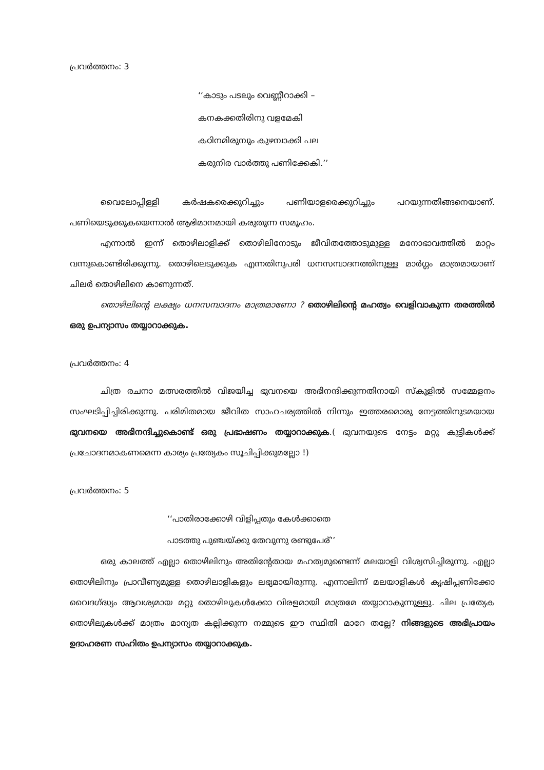പ്രവർത്തനം: 3
‘‘കാടും പടലും വെണ്ണീറാക്കി –
കനകക്കതിരിനു വളമേകി
കഠിനമിരുമ്പും കുഴമ്പാക്കി പല
കരുനിര വാർത്തു പണിക്കേകി.’’
വൈലോപ്പിള്ളി കർഷകരെക്കുറിച്ചും പണിയാളരെക്കുറിച്ചും പറയുന്നതിങ്ങനെയാണ്. പണിയെടുക്കുകയെന്നാൽ ആഭിമാനമായി കരുതുന്ന സമൂഹം.
എന്നാൽ ഇന്ന് തൊഴിലാളിക്ക് തൊഴിലിനോടും ജീവിതത്തോടുമുള്ള മനോഭാവത്തിൽ മാറ്റം വന്നുകൊണ്ടിരിക്കുന്നു. തൊഴിലെടുക്കുക എന്നതിനുപരി ധനസമ്പാദനത്തിനുള്ള മാർഗ്ഗം മാത്രമായാണ് ചിലർ തൊഴിലിനെ കാണുന്നത്.
തൊഴിലിന്റെ ലക്ഷ്യം ധനസമ്പാദനം മാത്രമാണോ ? തൊഴിലിന്റെ മഹത്വം വെളിവാകുന്ന തരത്തിൽ ഒരു ഉപന്യാസം തയ്യാറാക്കുക.
പ്രവർത്തനം: 4
ചിത്ര രചനാ മത്സരത്തിൽ വിജയിച്ച ഭുവനയെ അഭിനന്ദിക്കുന്നതിനായി സ്കൂളിൽ സമ്മേളനം സംഘടിപ്പിച്ചിരിക്കുന്നു. പരിമിതമായ ജീവിത സാഹചര്യത്തിൽ നിന്നും ഇത്തരമൊരു നേട്ടത്തിനുടമയായ ഭുവനയെ അഭിനന്ദിച്ചുകൊണ്ട് ഒരു പ്രഭാഷണം തയ്യാറാക്കുക.( ഭുവനയുടെ നേട്ടം മറ്റു കുട്ടികൾക്ക് പ്രചോദനമാകണമെന്ന കാര്യം പ്രത്യേകം സൂചിപ്പിക്കുമല്ലോ !)
പ്രവർത്തനം: 5
‘‘പാതിരാക്കോഴി വിളിപ്പതും കേൾക്കാതെ
പാടത്തു പുഞ്ചയ്ക്കു തേവുന്നു രണ്ടുപേര്’’
ഒരു കാലത്ത് എല്ലാ തൊഴിലിനും അതിന്റേതായ മഹത്വമുണ്ടെന്ന് മലയാളി വിശ്വസിച്ചിരുന്നു. എല്ലാ തൊഴിലിനും പ്രാവീണ്യമുള്ള തൊഴിലാളികളും ലഭ്യമായിരുന്നു. എന്നാലിന്ന് മലയാളികൾ കൃഷിപ്പണിക്കോ വൈദഗ്ദ്ധ്യം ആവശ്യമായ മറ്റു തൊഴിലുകൾക്കോ വിരളമായി മാത്രമേ തയ്യാറാകുന്നുള്ളു. ചില പ്രത്യേക തൊഴിലുകൾക്ക് മാത്രം മാന്യത കല്പിക്കുന്ന നമ്മുടെ ഈ സ്ഥിതി മാറേ തല്ലേ? നിങ്ങളുടെ അഭിപ്രായം ഉദാഹരണ സഹിതം ഉപന്യാസം തയ്യാറാക്കുക.